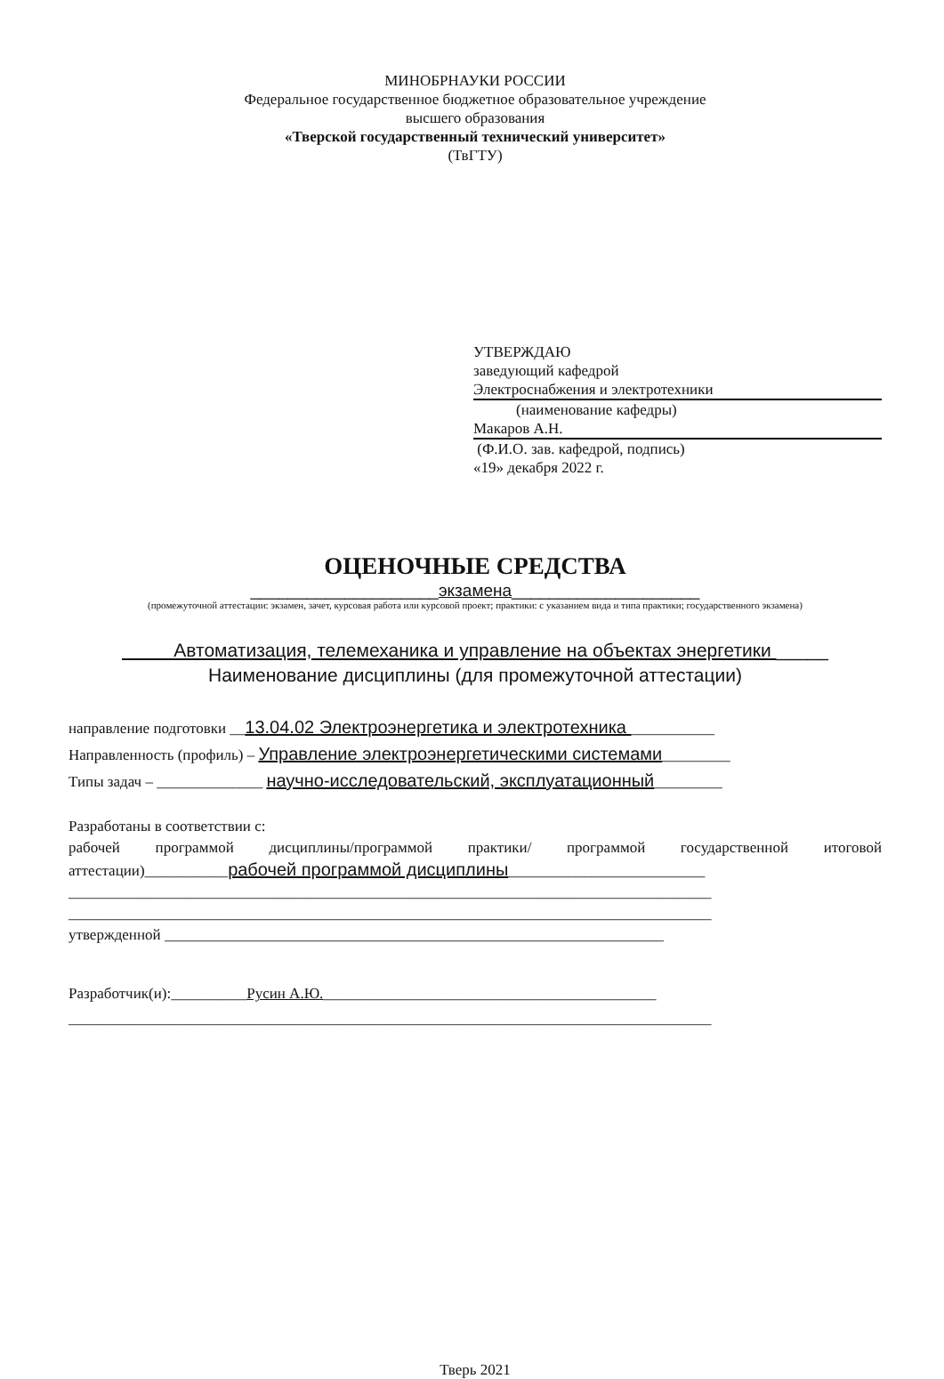МИНОБРНАУКИ РОССИИ
Федеральное государственное бюджетное образовательное учреждение
высшего образования
«Тверской государственный технический университет»
(ТвГТУ)
УТВЕРЖДАЮ
заведующий кафедрой
Электроснабжения и электротехники
(наименование кафедры)
Макаров А.Н.
(Ф.И.О. зав. кафедрой, подпись)
«19» декабря 2022 г.
ОЦЕНОЧНЫЕ СРЕДСТВА
____________________экзамена____________________
(промежуточной аттестации: экзамен, зачет, курсовая работа или курсовой проект; практики: с указанием вида и типа практики; государственного экзамена)
Автоматизация, телемеханика и управление на объектах энергетики _____
Наименование дисциплины (для промежуточной аттестации)
направление подготовки __13.04.02 Электроэнергетика и электротехника ___________
Направленность (профиль) – Управление электроэнергетическими системами_________
Типы задач – ______________ научно-исследовательский, эксплуатационный_________
Разработаны в соответствии с:
рабочей программой дисциплины/программой практики/ программой государственной итоговой аттестации)___________рабочей программой дисциплины__________________________
_____________________________________________________________________________________
_____________________________________________________________________________________
утвержденной __________________________________________________________________
Разработчик(и):__________Русин А.Ю.____________________________________________
_____________________________________________________________________________________
Тверь 2021